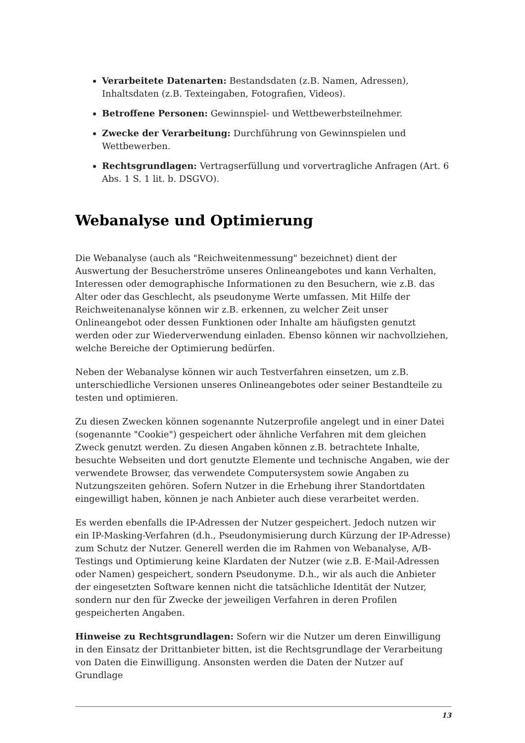Verarbeitete Datenarten: Bestandsdaten (z.B. Namen, Adressen), Inhaltsdaten (z.B. Texteingaben, Fotografien, Videos).
Betroffene Personen: Gewinnspiel- und Wettbewerbsteilnehmer.
Zwecke der Verarbeitung: Durchführung von Gewinnspielen und Wettbewerben.
Rechtsgrundlagen: Vertragserfüllung und vorvertragliche Anfragen (Art. 6 Abs. 1 S. 1 lit. b. DSGVO).
Webanalyse und Optimierung
Die Webanalyse (auch als "Reichweitenmessung" bezeichnet) dient der Auswertung der Besucherströme unseres Onlineangebotes und kann Verhalten, Interessen oder demographische Informationen zu den Besuchern, wie z.B. das Alter oder das Geschlecht, als pseudonyme Werte umfassen. Mit Hilfe der Reichweitenanalyse können wir z.B. erkennen, zu welcher Zeit unser Onlineangebot oder dessen Funktionen oder Inhalte am häufigsten genutzt werden oder zur Wiederverwendung einladen. Ebenso können wir nachvollziehen, welche Bereiche der Optimierung bedürfen.
Neben der Webanalyse können wir auch Testverfahren einsetzen, um z.B. unterschiedliche Versionen unseres Onlineangebotes oder seiner Bestandteile zu testen und optimieren.
Zu diesen Zwecken können sogenannte Nutzerprofile angelegt und in einer Datei (sogenannte "Cookie") gespeichert oder ähnliche Verfahren mit dem gleichen Zweck genutzt werden. Zu diesen Angaben können z.B. betrachtete Inhalte, besuchte Webseiten und dort genutzte Elemente und technische Angaben, wie der verwendete Browser, das verwendete Computersystem sowie Angaben zu Nutzungszeiten gehören. Sofern Nutzer in die Erhebung ihrer Standortdaten eingewilligt haben, können je nach Anbieter auch diese verarbeitet werden.
Es werden ebenfalls die IP-Adressen der Nutzer gespeichert. Jedoch nutzen wir ein IP-Masking-Verfahren (d.h., Pseudonymisierung durch Kürzung der IP-Adresse) zum Schutz der Nutzer. Generell werden die im Rahmen von Webanalyse, A/B-Testings und Optimierung keine Klardaten der Nutzer (wie z.B. E-Mail-Adressen oder Namen) gespeichert, sondern Pseudonyme. D.h., wir als auch die Anbieter der eingesetzten Software kennen nicht die tatsächliche Identität der Nutzer, sondern nur den für Zwecke der jeweiligen Verfahren in deren Profilen gespeicherten Angaben.
Hinweise zu Rechtsgrundlagen: Sofern wir die Nutzer um deren Einwilligung in den Einsatz der Drittanbieter bitten, ist die Rechtsgrundlage der Verarbeitung von Daten die Einwilligung. Ansonsten werden die Daten der Nutzer auf Grundlage
13